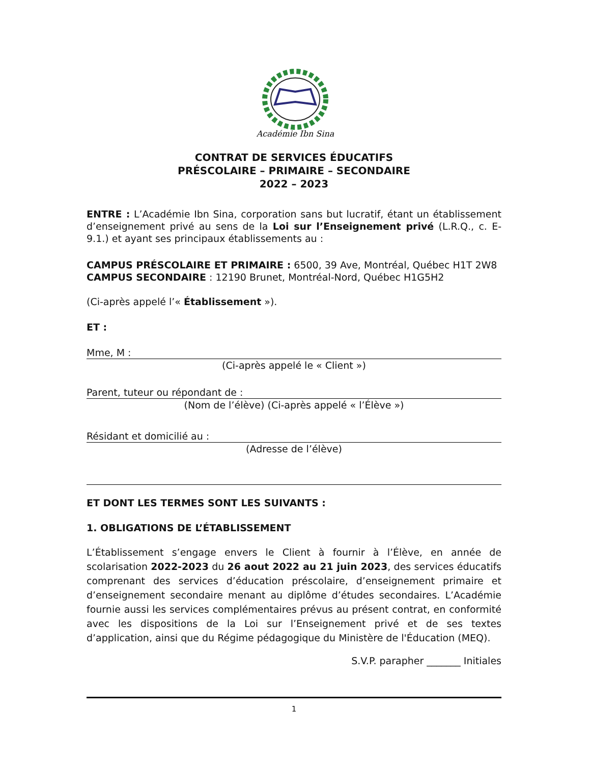Académie Ibn Sina
CONTRAT DE SERVICES ÉDUCATIFS
PRÉSCOLAIRE – PRIMAIRE – SECONDAIRE
2022 – 2023
ENTRE : L’Académie Ibn Sina, corporation sans but lucratif, étant un établissement d’enseignement privé au sens de la Loi sur l’Enseignement privé (L.R.Q., c. E-9.1.) et ayant ses principaux établissements au :
CAMPUS PRÉSCOLAIRE ET PRIMAIRE : 6500, 39 Ave, Montréal, Québec H1T 2W8
CAMPUS SECONDAIRE : 12190 Brunet, Montréal-Nord, Québec H1G5H2
(Ci-après appelé l’« Établissement »).
ET :
Mme, M :
(Ci-après appelé le « Client »)
Parent, tuteur ou répondant de :
(Nom de l’élève) (Ci-après appelé « l’Élève »)
Résidant et domicilié au :
(Adresse de l’élève)
ET DONT LES TERMES SONT LES SUIVANTS :
1. OBLIGATIONS DE L’ÉTABLISSEMENT
L’Établissement s’engage envers le Client à fournir à l’Élève, en année de scolarisation 2022-2023 du 26 aout 2022 au 21 juin 2023, des services éducatifs comprenant des services d’éducation préscolaire, d’enseignement primaire et d’enseignement secondaire menant au diplôme d’études secondaires. L’Académie fournie aussi les services complémentaires prévus au présent contrat, en conformité avec les dispositions de la Loi sur l’Enseignement privé et de ses textes d’application, ainsi que du Régime pédagogique du Ministère de l'Éducation (MEQ).
S.V.P. parapher _______ Initiales
1